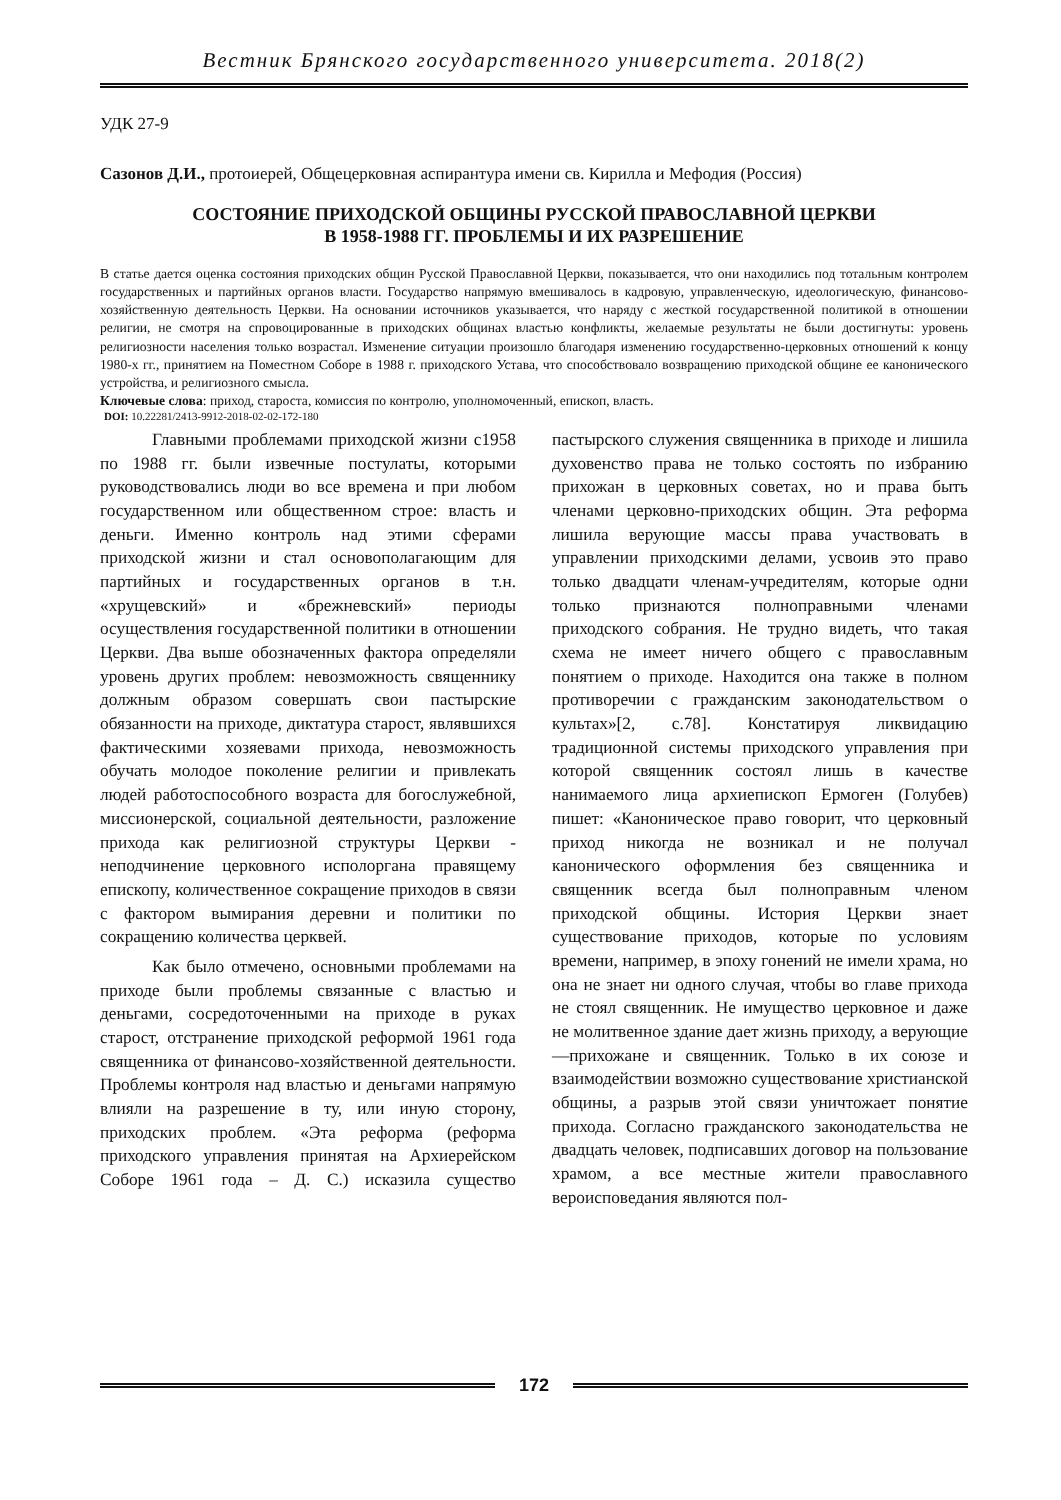Вестник Брянского государственного университета. 2018(2)
УДК 27-9
Сазонов Д.И., протоиерей, Общецерковная аспирантура имени св. Кирилла и Мефодия (Россия)
СОСТОЯНИЕ ПРИХОДСКОЙ ОБЩИНЫ РУССКОЙ ПРАВОСЛАВНОЙ ЦЕРКВИ
В 1958-1988 ГГ. ПРОБЛЕМЫ И ИХ РАЗРЕШЕНИЕ
В статье дается оценка состояния приходских общин Русской Православной Церкви, показывается, что они находились под тотальным контролем государственных и партийных органов власти. Государство напрямую вмешивалось в кадровую, управленческую, идеологическую, финансово-хозяйственную деятельность Церкви. На основании источников указывается, что наряду с жесткой государственной политикой в отношении религии, не смотря на спровоцированные в приходских общинах властью конфликты, желаемые результаты не были достигнуты: уровень религиозности населения только возрастал. Изменение ситуации произошло благодаря изменению государственно-церковных отношений к концу 1980-х гг., принятием на Поместном Соборе в 1988 г. приходского Устава, что способствовало возвращению приходской общине ее канонического устройства, и религиозного смысла.
Ключевые слова: приход, староста, комиссия по контролю, уполномоченный, епископ, власть.
DOI: 10.22281/2413-9912-2018-02-02-172-180
Главными проблемами приходской жизни с1958 по 1988 гг. были извечные постулаты, которыми руководствовались люди во все времена и при любом государственном или общественном строе: власть и деньги. Именно контроль над этими сферами приходской жизни и стал основополагающим для партийных и государственных органов в т.н. «хрущевский» и «брежневский» периоды осуществления государственной политики в отношении Церкви. Два выше обозначенных фактора определяли уровень других проблем: невозможность священнику должным образом совершать свои пастырские обязанности на приходе, диктатура старост, являвшихся фактическими хозяевами прихода, невозможность обучать молодое поколение религии и привлекать людей работоспособного возраста для богослужебной, миссионерской, социальной деятельности, разложение прихода как религиозной структуры Церкви - неподчинение церковного исполоргана правящему епископу, количественное сокращение приходов в связи с фактором вымирания деревни и политики по сокращению количества церквей.
Как было отмечено, основными проблемами на приходе были проблемы связанные с властью и деньгами, сосредоточенными на приходе в руках старост, отстранение приходской реформой 1961 года священника от финансово-хозяйственной деятельности. Проблемы контроля над властью и деньгами напрямую влияли на разрешение в ту, или иную сторону, приходских проблем. «Эта реформа (реформа приходского управления принятая на Архиерейском Соборе 1961 года – Д. С.) исказила существо пастырского служения священника в приходе и лишила духовенство права не только состоять по избранию прихожан в церковных советах, но и права быть членами церковно-приходских общин. Эта реформа лишила верующие массы права участвовать в управлении приходскими делами, усвоив это право только двадцати членам-учредителям, которые одни только признаются полноправными членами приходского собрания. Не трудно видеть, что такая схема не имеет ничего общего с православным понятием о приходе. Находится она также в полном противоречии с гражданским законодательством о культах»[2, с.78]. Констатируя ликвидацию традиционной системы приходского управления при которой священник состоял лишь в качестве нанимаемого лица архиепископ Ермоген (Голубев) пишет: «Каноническое право говорит, что церковный приход никогда не возникал и не получал канонического оформления без священника и священник всегда был полноправным членом приходской общины. История Церкви знает существование приходов, которые по условиям времени, например, в эпоху гонений не имели храма, но она не знает ни одного случая, чтобы во главе прихода не стоял священник. Не имущество церковное и даже не молитвенное здание дает жизнь приходу, а верующие—прихожане и священник. Только в их союзе и взаимодействии возможно существование христианской общины, а разрыв этой связи уничтожает понятие прихода. Согласно гражданского законодательства не двадцать человек, подписавших договор на пользование храмом, а все местные жители православного вероисповедания являются пол-
172